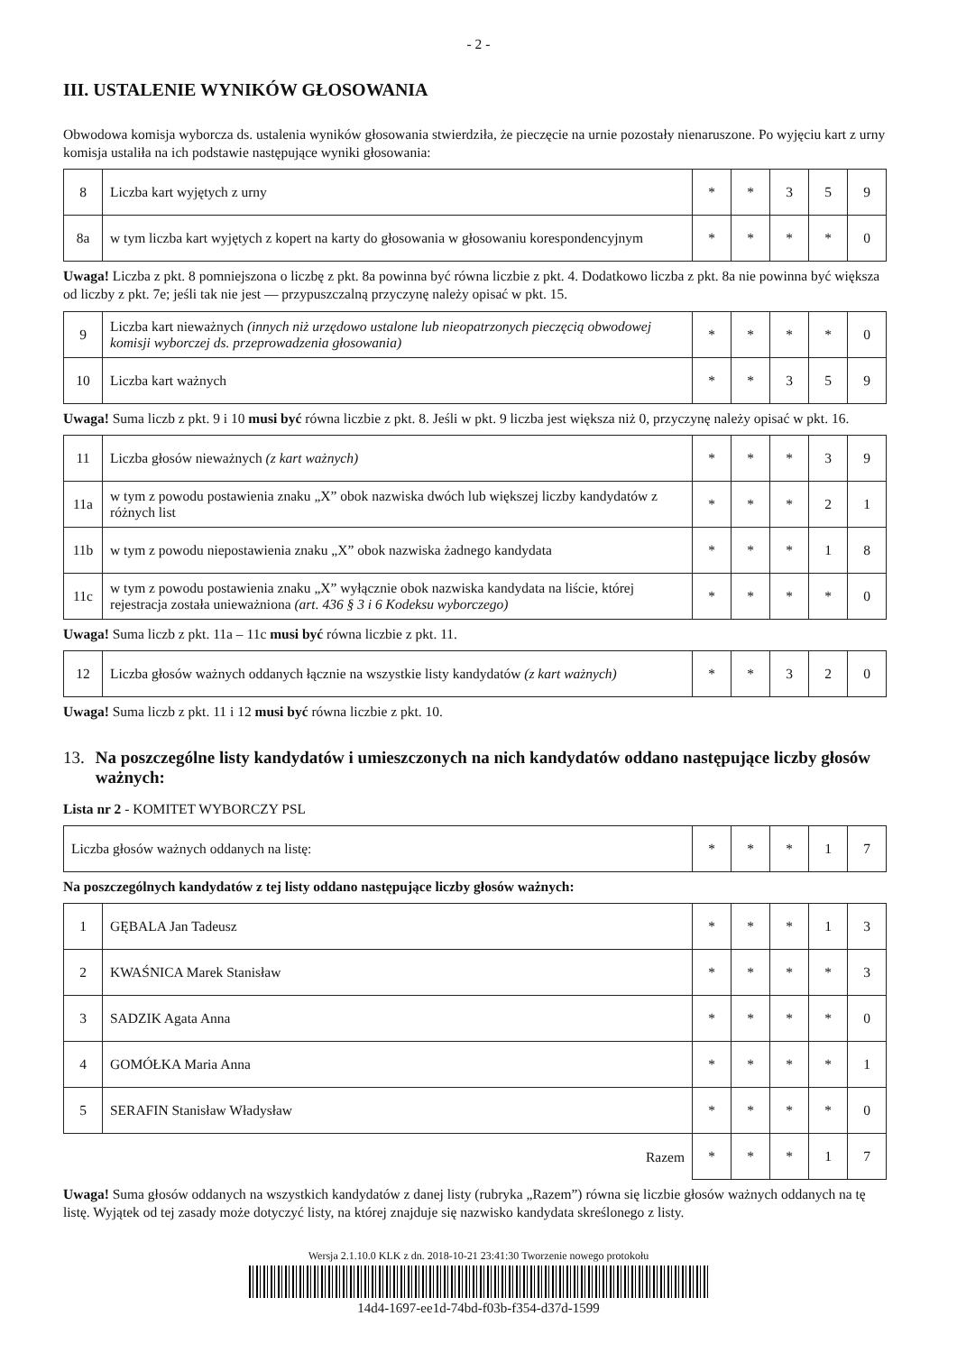- 2 -
III. USTALENIE WYNIKÓW GŁOSOWANIA
Obwodowa komisja wyborcza ds. ustalenia wyników głosowania stwierdziła, że pieczęcie na urnie pozostały nienaruszone. Po wyjęciu kart z urny komisja ustaliła na ich podstawie następujące wyniki głosowania:
| 8 | Liczba kart wyjętych z urny | * | * | 3 | 5 | 9 |
| 8a | w tym liczba kart wyjętych z kopert na karty do głosowania w głosowaniu korespondencyjnym | * | * | * | * | 0 |
Uwaga! Liczba z pkt. 8 pomniejszona o liczbę z pkt. 8a powinna być równa liczbie z pkt. 4. Dodatkowo liczba z pkt. 8a nie powinna być większa od liczby z pkt. 7e; jeśli tak nie jest — przypuszczalną przyczynę należy opisać w pkt. 15.
| 9 | Liczba kart nieważnych (innych niż urzędowo ustalone lub nieopatrzonych pieczęcią obwodowej komisji wyborczej ds. przeprowadzenia głosowania) | * | * | * | * | 0 |
| 10 | Liczba kart ważnych | * | * | 3 | 5 | 9 |
Uwaga! Suma liczb z pkt. 9 i 10 musi być równa liczbie z pkt. 8. Jeśli w pkt. 9 liczba jest większa niż 0, przyczynę należy opisać w pkt. 16.
| 11 | Liczba głosów nieważnych (z kart ważnych) | * | * | * | 3 | 9 |
| 11a | w tym z powodu postawienia znaku „X” obok nazwiska dwóch lub większej liczby kandydatów z różnych list | * | * | * | 2 | 1 |
| 11b | w tym z powodu niepostawienia znaku „X” obok nazwiska żadnego kandydata | * | * | * | 1 | 8 |
| 11c | w tym z powodu postawienia znaku „X” wyłącznie obok nazwiska kandydata na liście, której rejestracja została unieważniona (art. 436 § 3 i 6 Kodeksu wyborczego) | * | * | * | * | 0 |
Uwaga! Suma liczb z pkt. 11a – 11c musi być równa liczbie z pkt. 11.
| 12 | Liczba głosów ważnych oddanych łącznie na wszystkie listy kandydatów (z kart ważnych) | * | * | 3 | 2 | 0 |
Uwaga! Suma liczb z pkt. 11 i 12 musi być równa liczbie z pkt. 10.
13. Na poszczególne listy kandydatów i umieszczonych na nich kandydatów oddano następujące liczby głosów ważnych:
Lista nr 2 - KOMITET WYBORCZY PSL
| Liczba głosów ważnych oddanych na listę: | * | * | * | 1 | 7 |
Na poszczególnych kandydatów z tej listy oddano następujące liczby głosów ważnych:
| 1 | GĘBALA Jan Tadeusz | * | * | * | 1 | 3 |
| 2 | KWAŚNICA Marek Stanisław | * | * | * | * | 3 |
| 3 | SADZIK Agata Anna | * | * | * | * | 0 |
| 4 | GOMÓŁKA Maria Anna | * | * | * | * | 1 |
| 5 | SERAFIN Stanisław Władysław | * | * | * | * | 0 |
| Razem | | * | * | * | 1 | 7 |
Uwaga! Suma głosów oddanych na wszystkich kandydatów z danej listy (rubryka „Razem”) równa się liczbie głosów ważnych oddanych na tę listę. Wyjątek od tej zasady może dotyczyć listy, na której znajduje się nazwisko kandydata skreślonego z listy.
Wersja 2.1.10.0 KLK z dn. 2018-10-21 23:41:30 Tworzenie nowego protokołu
14d4-1697-ee1d-74bd-f03b-f354-d37d-1599